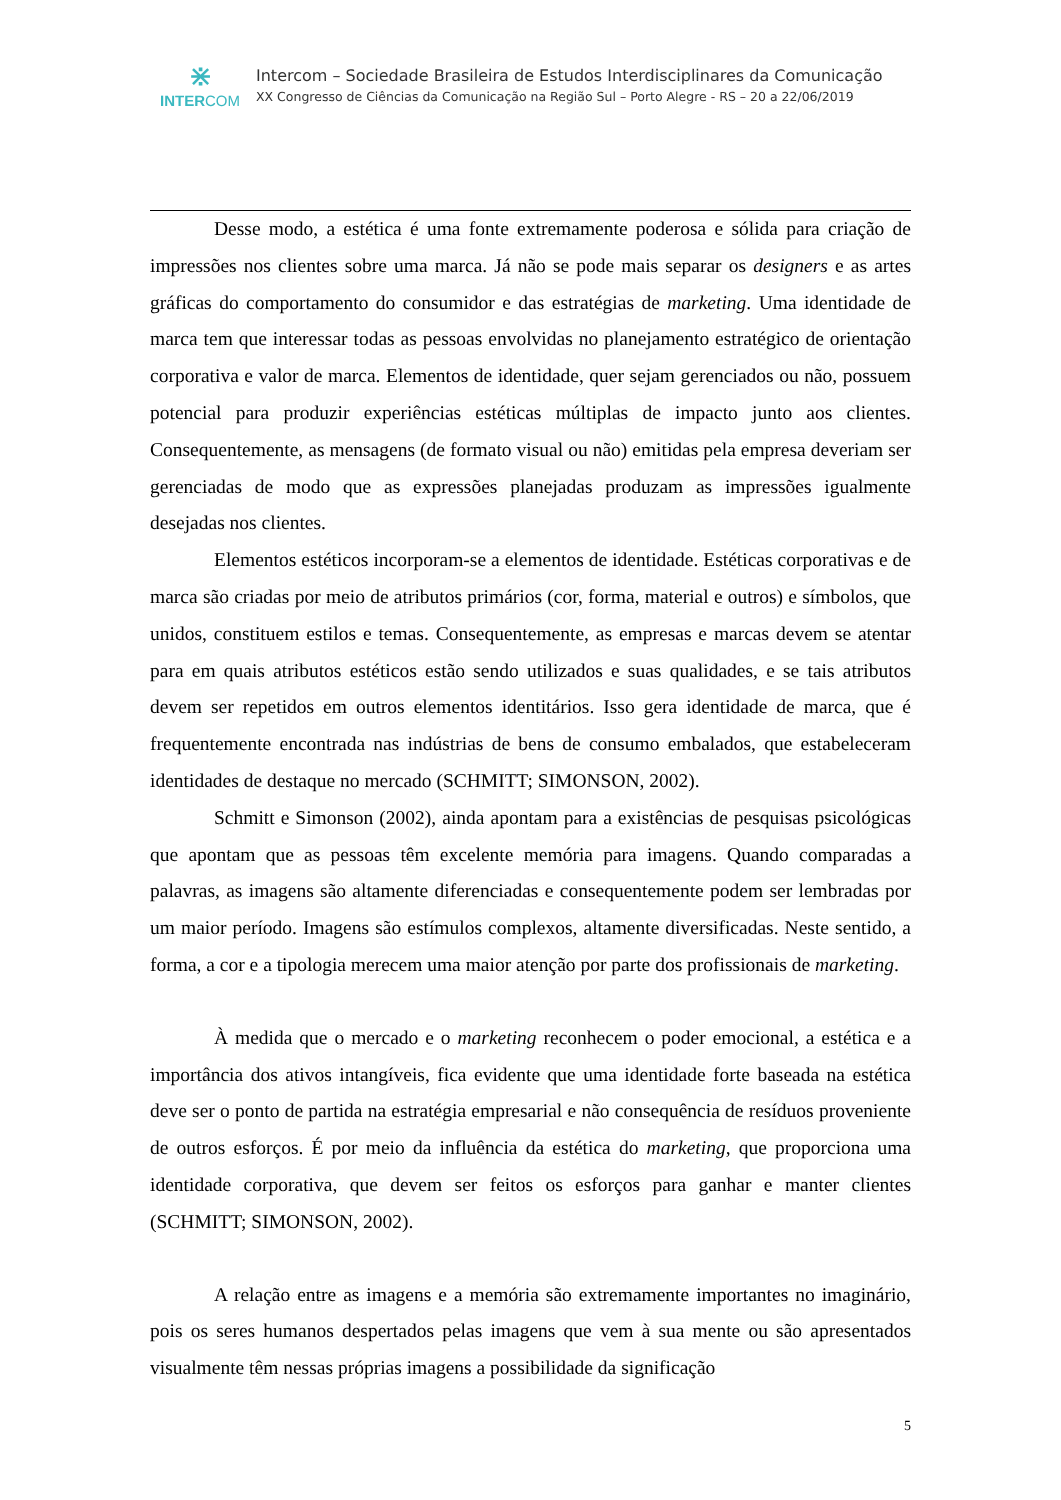⋇
INTERCOM
Intercom – Sociedade Brasileira de Estudos Interdisciplinares da Comunicação
XX Congresso de Ciências da Comunicação na Região Sul – Porto Alegre - RS – 20 a 22/06/2019
Desse modo, a estética é uma fonte extremamente poderosa e sólida para criação de impressões nos clientes sobre uma marca. Já não se pode mais separar os designers e as artes gráficas do comportamento do consumidor e das estratégias de marketing. Uma identidade de marca tem que interessar todas as pessoas envolvidas no planejamento estratégico de orientação corporativa e valor de marca. Elementos de identidade, quer sejam gerenciados ou não, possuem potencial para produzir experiências estéticas múltiplas de impacto junto aos clientes. Consequentemente, as mensagens (de formato visual ou não) emitidas pela empresa deveriam ser gerenciadas de modo que as expressões planejadas produzam as impressões igualmente desejadas nos clientes.
Elementos estéticos incorporam-se a elementos de identidade. Estéticas corporativas e de marca são criadas por meio de atributos primários (cor, forma, material e outros) e símbolos, que unidos, constituem estilos e temas. Consequentemente, as empresas e marcas devem se atentar para em quais atributos estéticos estão sendo utilizados e suas qualidades, e se tais atributos devem ser repetidos em outros elementos identitários. Isso gera identidade de marca, que é frequentemente encontrada nas indústrias de bens de consumo embalados, que estabeleceram identidades de destaque no mercado (SCHMITT; SIMONSON, 2002).
Schmitt e Simonson (2002), ainda apontam para a existências de pesquisas psicológicas que apontam que as pessoas têm excelente memória para imagens. Quando comparadas a palavras, as imagens são altamente diferenciadas e consequentemente podem ser lembradas por um maior período. Imagens são estímulos complexos, altamente diversificadas. Neste sentido, a forma, a cor e a tipologia merecem uma maior atenção por parte dos profissionais de marketing.
À medida que o mercado e o marketing reconhecem o poder emocional, a estética e a importância dos ativos intangíveis, fica evidente que uma identidade forte baseada na estética deve ser o ponto de partida na estratégia empresarial e não consequência de resíduos proveniente de outros esforços. É por meio da influência da estética do marketing, que proporciona uma identidade corporativa, que devem ser feitos os esforços para ganhar e manter clientes (SCHMITT; SIMONSON, 2002).
A relação entre as imagens e a memória são extremamente importantes no imaginário, pois os seres humanos despertados pelas imagens que vem à sua mente ou são apresentados visualmente têm nessas próprias imagens a possibilidade da significação
5